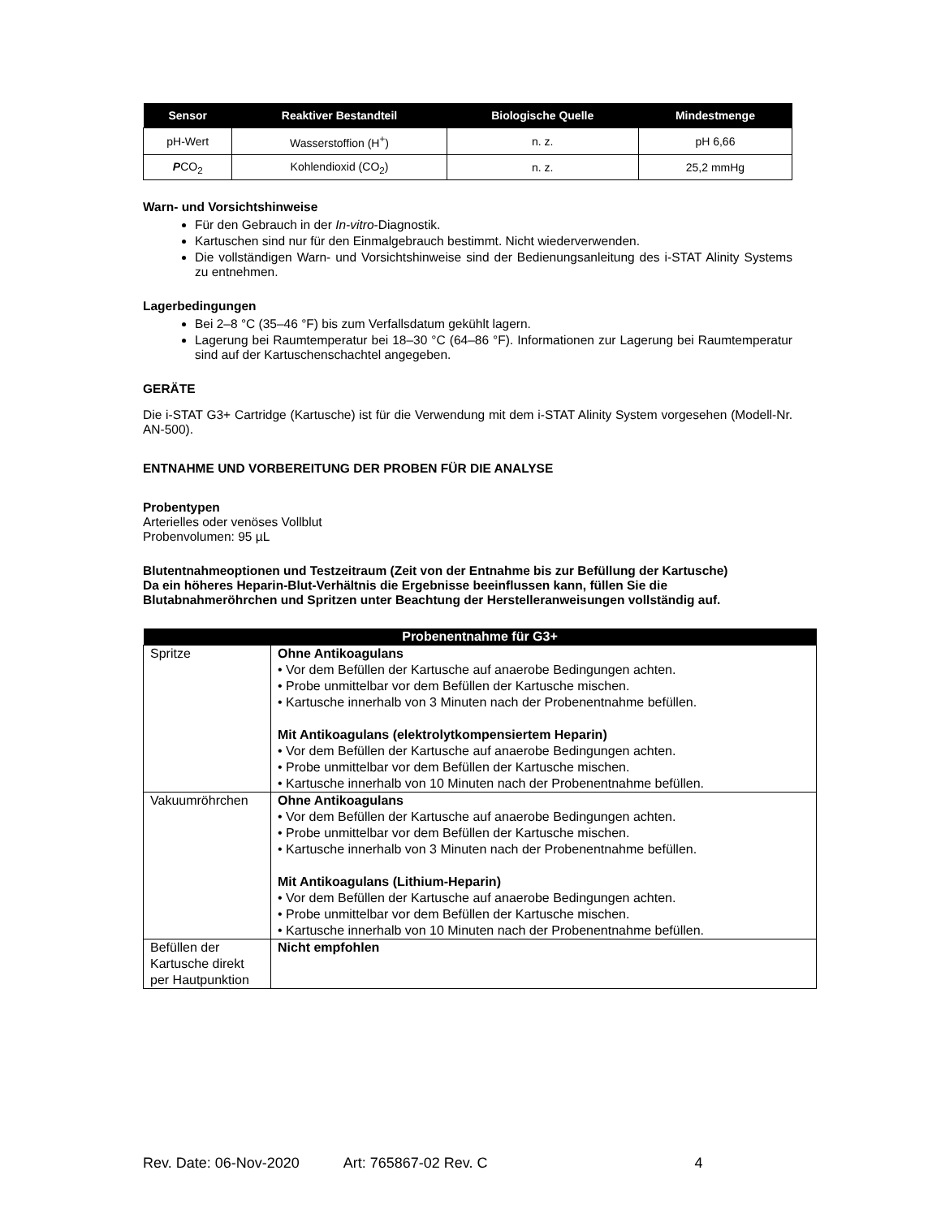| Sensor | Reaktiver Bestandteil | Biologische Quelle | Mindestmenge |
| --- | --- | --- | --- |
| pH-Wert | Wasserstoffion (H<sup>+</sup>) | n. z. | pH 6,66 |
| P CO<sub>2</sub> | Kohlendioxid (CO<sub>2</sub>) | n. z. | 25,2 mmHg |
Warn- und Vorsichtshinweise
Für den Gebrauch in der In-vitro-Diagnostik.
Kartuschen sind nur für den Einmalgebrauch bestimmt. Nicht wiederverwenden.
Die vollständigen Warn- und Vorsichtshinweise sind der Bedienungsanleitung des i-STAT Alinity Systems zu entnehmen.
Lagerbedingungen
Bei 2–8 °C (35–46 °F) bis zum Verfallsdatum gekühlt lagern.
Lagerung bei Raumtemperatur bei 18–30 °C (64–86 °F). Informationen zur Lagerung bei Raumtemperatur sind auf der Kartuschenschachtel angegeben.
GERÄTE
Die i-STAT G3+ Cartridge (Kartusche) ist für die Verwendung mit dem i-STAT Alinity System vorgesehen (Modell-Nr. AN-500).
ENTNAHME UND VORBEREITUNG DER PROBEN FÜR DIE ANALYSE
Probentypen
Arterielles oder venöses Vollblut
Probenvolumen: 95 µL
Blutentnahmeoptionen und Testzeitraum (Zeit von der Entnahme bis zur Befüllung der Kartusche)
Da ein höheres Heparin-Blut-Verhältnis die Ergebnisse beeinflussen kann, füllen Sie die Blutabnahmeröhrchen und Spritzen unter Beachtung der Herstelleranweisungen vollständig auf.
| Probenentnahme für G3+ | |
| --- | --- |
| Spritze | Ohne Antikoagulans • Vor dem Befüllen der Kartusche auf anaerobe Bedingungen achten. • Probe unmittelbar vor dem Befüllen der Kartusche mischen. • Kartusche innerhalb von 3 Minuten nach der Probenentnahme befüllen. Mit Antikoagulans (elektrolytkompensiertem Heparin) • Vor dem Befüllen der Kartusche auf anaerobe Bedingungen achten. • Probe unmittelbar vor dem Befüllen der Kartusche mischen. • Kartusche innerhalb von 10 Minuten nach der Probenentnahme befüllen. |
| Vakuumröhrchen | Ohne Antikoagulans • Vor dem Befüllen der Kartusche auf anaerobe Bedingungen achten. • Probe unmittelbar vor dem Befüllen der Kartusche mischen. • Kartusche innerhalb von 3 Minuten nach der Probenentnahme befüllen. Mit Antikoagulans (Lithium-Heparin) • Vor dem Befüllen der Kartusche auf anaerobe Bedingungen achten. • Probe unmittelbar vor dem Befüllen der Kartusche mischen. • Kartusche innerhalb von 10 Minuten nach der Probenentnahme befüllen. |
| Befüllen der Kartusche direkt per Hautpunktion | Nicht empfohlen |
Rev. Date: 06-Nov-2020 Art: 765867-02 Rev. C 4